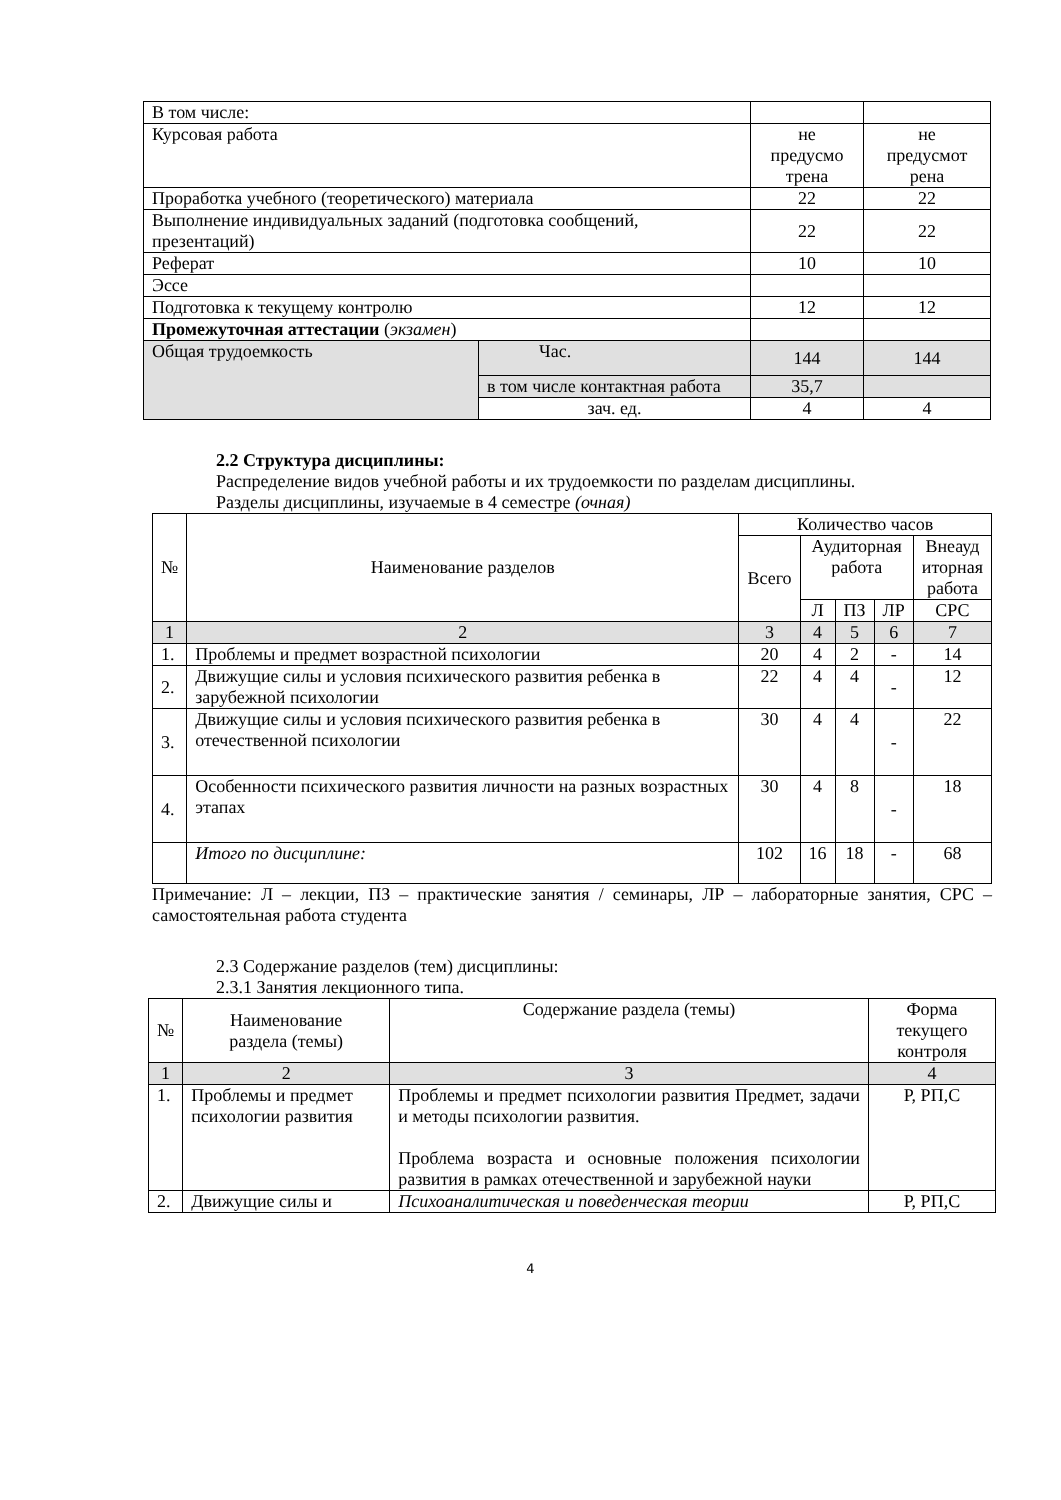| В том числе: | | | |
| Курсовая работа | | не предусмо трена | не предусмот рена |
| Проработка учебного (теоретического) материала | | 22 | 22 |
| Выполнение индивидуальных заданий (подготовка сообщений, презентаций) | | 22 | 22 |
| Реферат | | 10 | 10 |
| Эссе | | | |
| Подготовка к текущему контролю | | 12 | 12 |
| Промежуточная аттестации ( экзамен ) | | | |
| Общая трудоемкость | Час. | 144 | 144 |
| | в том числе контактная работа | 35,7 | |
| | зач. ед. | 4 | 4 |
2.2 Структура дисциплины:
Распределение видов учебной работы и их трудоемкости по разделам дисциплины.
Разделы дисциплины, изучаемые в 4 семестре (очная)
| № | Наименование разделов | Количество часов | | | | |
| | | Всего | Аудиторная работа | | | Внеауд иторная работа |
| | | | Л | ПЗ | ЛР | СРС |
| 1 | 2 | 3 | 4 | 5 | 6 | 7 |
| 1. | Проблемы и предмет возрастной психологии | 20 | 4 | 2 | - | 14 |
| 2. | Движущие силы и условия психического развития ребенка в зарубежной психологии | 22 | 4 | 4 | - | 12 |
| 3. | Движущие силы и условия психического развития ребенка в отечественной психологии | 30 | 4 | 4 | - | 22 |
| 4. | Особенности психического развития личности на разных возрастных этапах | 30 | 4 | 8 | - | 18 |
| | Итого по дисциплине: | 102 | 16 | 18 | - | 68 |
Примечание: Л – лекции, ПЗ – практические занятия / семинары, ЛР – лабораторные занятия, СРС – самостоятельная работа студента
2.3 Содержание разделов (тем) дисциплины:
2.3.1 Занятия лекционного типа.
| № | Наименование раздела (темы) | Содержание раздела (темы) | Форма текущего контроля |
| 1 | 2 | 3 | 4 |
| 1. | Проблемы и предмет психологии развития | Проблемы и предмет психологии развития Предмет, задачи и методы психологии развития. Проблема возраста и основные положения психологии развития в рамках отечественной и зарубежной науки | Р, РП,С |
| 2. | Движущие силы и | Психоаналитическая и поведенческая теории | Р, РП,С |
4